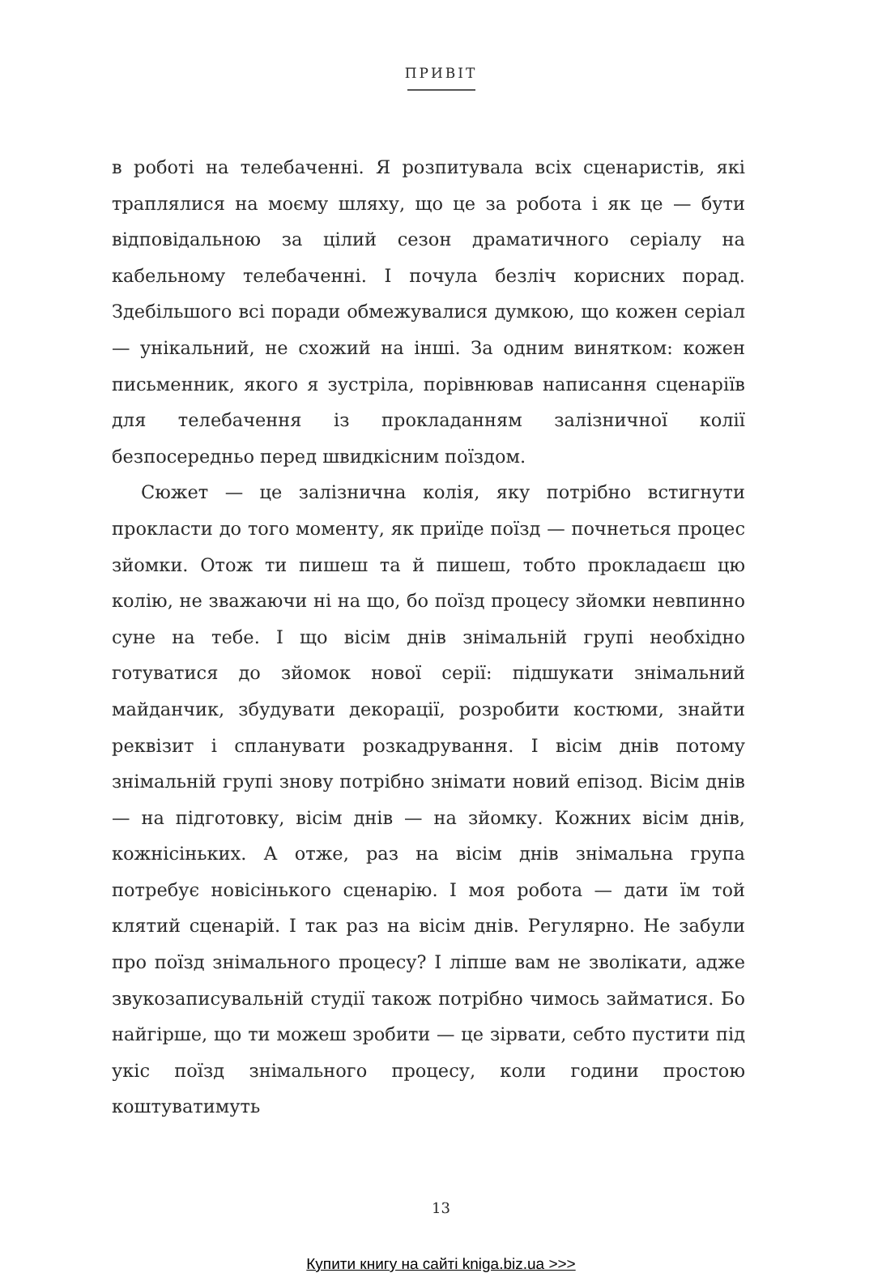ПРИВІТ
в роботі на телебаченні. Я розпитувала всіх сценаристів, які траплялися на моєму шляху, що це за робота і як це — бути відповідальною за цілий сезон драматичного серіалу на кабельному телебаченні. І почула безліч корисних порад. Здебільшого всі поради обмежувалися думкою, що кожен серіал — унікальний, не схожий на інші. За одним винятком: кожен письменник, якого я зустріла, порівнював написання сценаріїв для телебачення із прокладанням залізничної колії безпосередньо перед швидкісним поїздом.
Сюжет — це залізнична колія, яку потрібно встигнути прокласти до того моменту, як приїде поїзд — почнеться процес зйомки. Отож ти пишеш та й пишеш, тобто прокладаєш цю колію, не зважаючи ні на що, бо поїзд процесу зйомки невпинно суне на тебе. І що вісім днів знімальній групі необхідно готуватися до зйомок нової серії: підшукати знімальний майданчик, збудувати декорації, розробити костюми, знайти реквізит і спланувати розкадрування. І вісім днів потому знімальній групі знову потрібно знімати новий епізод. Вісім днів — на підготовку, вісім днів — на зйомку. Кожних вісім днів, кожнісіньких. А отже, раз на вісім днів знімальна група потребує новісінького сценарію. І моя робота — дати їм той клятий сценарій. І так раз на вісім днів. Регулярно. Не забули про поїзд знімального процесу? І ліпше вам не зволікати, адже звукозаписувальній студії також потрібно чимось займатися. Бо найгірше, що ти можеш зробити — це зірвати, себто пустити під укіс поїзд знімального процесу, коли години простою коштуватимуть
13
Купити книгу на сайті kniga.biz.ua >>>